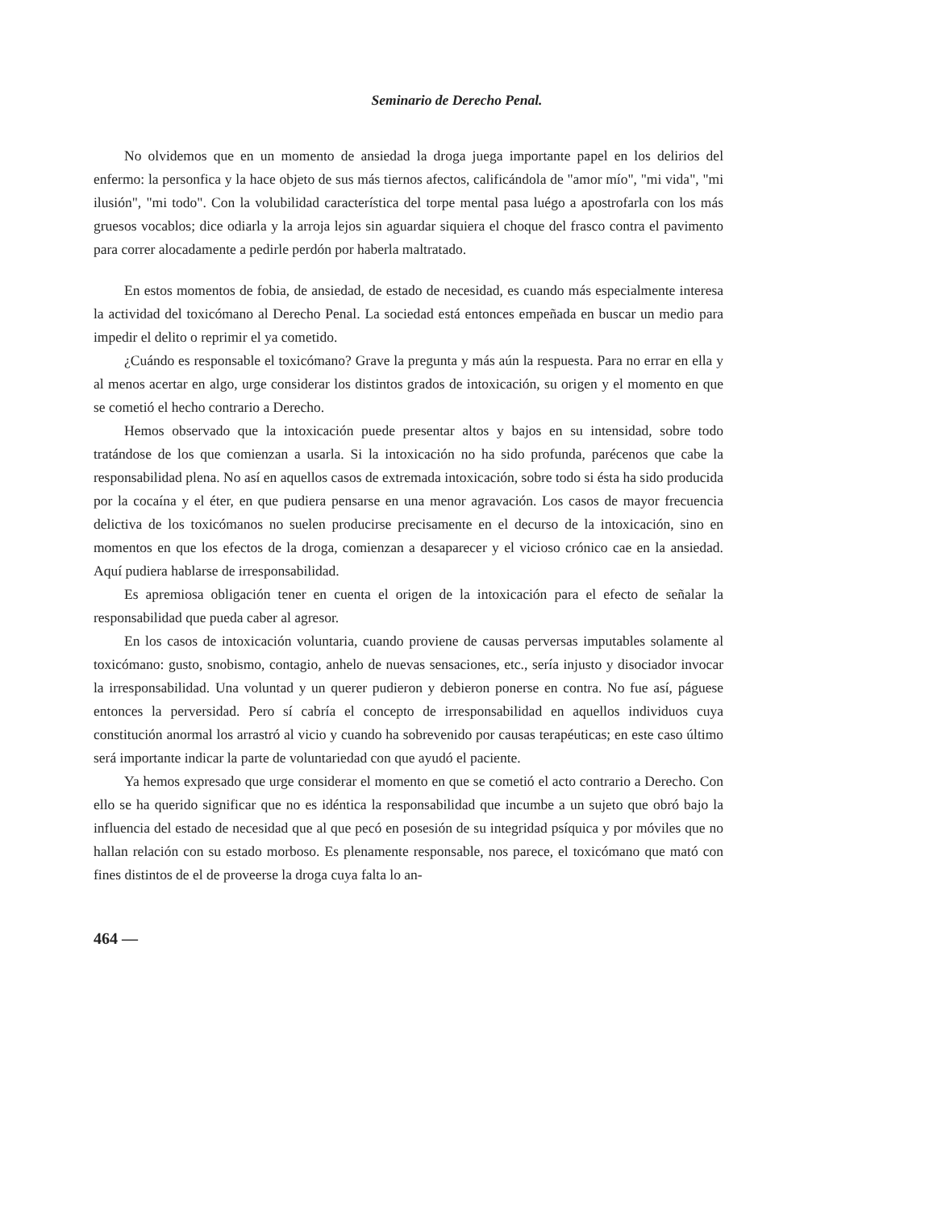Seminario de Derecho Penal.
No olvidemos que en un momento de ansiedad la droga juega importante papel en los delirios del enfermo: la personfica y la hace objeto de sus más tiernos afectos, calificándola de "amor mío", "mi vida", "mi ilusión", "mi todo". Con la volubilidad característica del torpe mental pasa luégo a apostrofarla con los más gruesos vocablos; dice odiarla y la arroja lejos sin aguardar siquiera el choque del frasco contra el pavimento para correr alocadamente a pedirle perdón por haberla maltratado.
En estos momentos de fobia, de ansiedad, de estado de necesidad, es cuando más especialmente interesa la actividad del toxicómano al Derecho Penal. La sociedad está entonces empeñada en buscar un medio para impedir el delito o reprimir el ya cometido.
¿Cuándo es responsable el toxicómano? Grave la pregunta y más aún la respuesta. Para no errar en ella y al menos acertar en algo, urge considerar los distintos grados de intoxicación, su origen y el momento en que se cometió el hecho contrario a Derecho.
Hemos observado que la intoxicación puede presentar altos y bajos en su intensidad, sobre todo tratándose de los que comienzan a usarla. Si la intoxicación no ha sido profunda, parécenos que cabe la responsabilidad plena. No así en aquellos casos de extremada intoxicación, sobre todo si ésta ha sido producida por la cocaína y el éter, en que pudiera pensarse en una menor agravación. Los casos de mayor frecuencia delictiva de los toxicómanos no suelen producirse precisamente en el decurso de la intoxicación, sino en momentos en que los efectos de la droga, comienzan a desaparecer y el vicioso crónico cae en la ansiedad. Aquí pudiera hablarse de irresponsabilidad.
Es apremiosa obligación tener en cuenta el origen de la intoxicación para el efecto de señalar la responsabilidad que pueda caber al agresor.
En los casos de intoxicación voluntaria, cuando proviene de causas perversas imputables solamente al toxicómano: gusto, snobismo, contagio, anhelo de nuevas sensaciones, etc., sería injusto y disociador invocar la irresponsabilidad. Una voluntad y un querer pudieron y debieron ponerse en contra. No fue así, páguese entonces la perversidad. Pero sí cabría el concepto de irresponsabilidad en aquellos individuos cuya constitución anormal los arrastró al vicio y cuando ha sobrevenido por causas terapéuticas; en este caso último será importante indicar la parte de voluntariedad con que ayudó el paciente.
Ya hemos expresado que urge considerar el momento en que se cometió el acto contrario a Derecho. Con ello se ha querido significar que no es idéntica la responsabilidad que incumbe a un sujeto que obró bajo la influencia del estado de necesidad que al que pecó en posesión de su integridad psíquica y por móviles que no hallan relación con su estado morboso. Es plenamente responsable, nos parece, el toxicómano que mató con fines distintos de el de proveerse la droga cuya falta lo an-
464 —